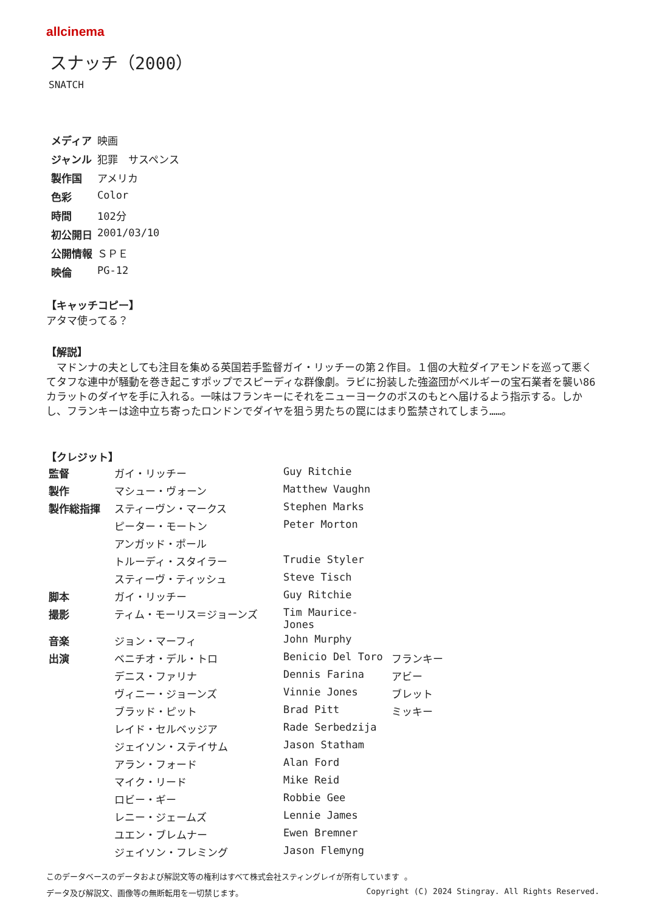allcinema
スナッチ（2000）
SNATCH
| メディア | 映画 |
| ジャンル | 犯罪 サスペンス |
| 製作国 | アメリカ |
| 色彩 | Color |
| 時間 | 102分 |
| 初公開日 | 2001/03/10 |
| 公開情報 | ＳＰＥ |
| 映倫 | PG-12 |
【キャッチコピー】
アタマ使ってる？
【解説】
　マドンナの夫としても注目を集める英国若手監督ガイ・リッチーの第２作目。１個の大粒ダイアモンドを巡って悪くてタフな連中が騒動を巻き起こすポップでスピーディな群像劇。ラビに扮装した強盗団がベルギーの宝石業者を襲い86カラットのダイヤを手に入れる。一味はフランキーにそれをニューヨークのボスのもとへ届けるよう指示する。しかし、フランキーは途中立ち寄ったロンドンでダイヤを狙う男たちの罠にはまり監禁されてしまう……。
【クレジット】
| 監督 | ガイ・リッチー | Guy Ritchie | |
| 製作 | マシュー・ヴォーン | Matthew Vaughn | |
| 製作総指揮 | スティーヴン・マークス | Stephen Marks | |
| | ピーター・モートン | Peter Morton | |
| | アンガッド・ポール | | |
| | トルーディ・スタイラー | Trudie Styler | |
| | スティーヴ・ティッシュ | Steve Tisch | |
| 脚本 | ガイ・リッチー | Guy Ritchie | |
| 撮影 | ティム・モーリス＝ジョーンズ | Tim Maurice-Jones | |
| 音楽 | ジョン・マーフィ | John Murphy | |
| 出演 | ベニチオ・デル・トロ | Benicio Del Toro | フランキー |
| | デニス・ファリナ | Dennis Farina | アビー |
| | ヴィニー・ジョーンズ | Vinnie Jones | ブレット |
| | ブラッド・ピット | Brad Pitt | ミッキー |
| | レイド・セルベッジア | Rade Serbedzija | |
| | ジェイソン・ステイサム | Jason Statham | |
| | アラン・フォード | Alan Ford | |
| | マイク・リード | Mike Reid | |
| | ロビー・ギー | Robbie Gee | |
| | レニー・ジェームズ | Lennie James | |
| | ユエン・ブレムナー | Ewen Bremner | |
| | ジェイソン・フレミング | Jason Flemyng | |
このデータベースのデータおよび解説文等の権利はすべて株式会社スティングレイが所有しています 。
データ及び解説文、画像等の無断転用を一切禁じます。 Copyright (C) 2024 Stingray. All Rights Reserved.